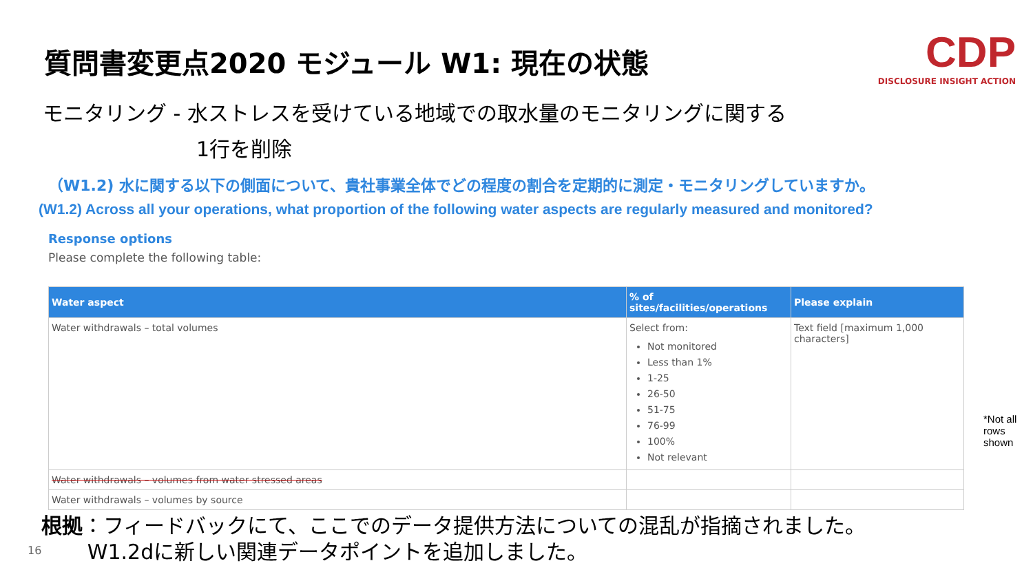質問書変更点2020 モジュール W1: 現在の状態
CDP
DISCLOSURE INSIGHT ACTION
モニタリング - 水ストレスを受けている地域での取水量のモニタリングに関する
1行を削除
（W1.2) 水に関する以下の側面について、貴社事業全体でどの程度の割合を定期的に測定・モニタリングしていますか。
(W1.2) Across all your operations, what proportion of the following water aspects are regularly measured and monitored?
Response options
Please complete the following table:
| Water aspect | % of sites/facilities/operations | Please explain |
| --- | --- | --- |
| Water withdrawals – total volumes | Select from: Not monitored Less than 1% 1-25 26-50 51-75 76-99 100% Not relevant | Text field [maximum 1,000 characters] |
| Water withdrawals – volumes from water stressed areas | | |
| Water withdrawals – volumes by source | | |
*Not all
rows
shown
根拠：フィードバックにて、ここでのデータ提供方法についての混乱が指摘されました。
W1.2dに新しい関連データポイントを追加しました。
16